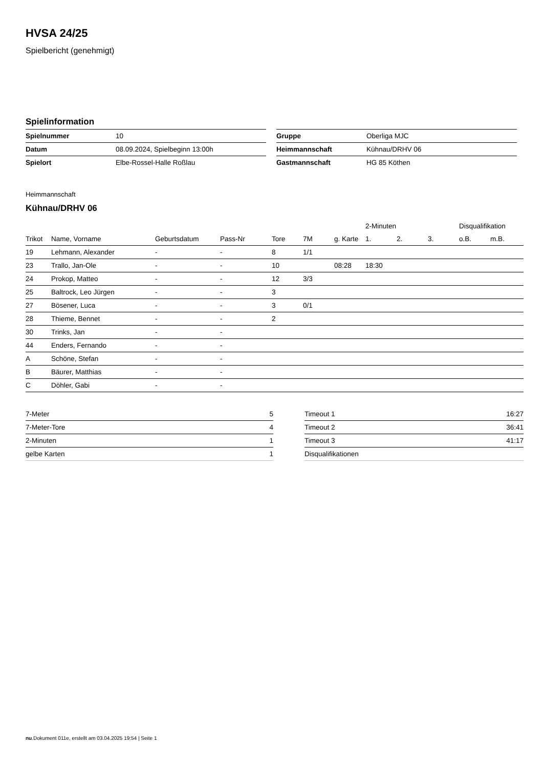HVSA 24/25
Spielbericht (genehmigt)
Spielinformation
| Spielnummer | 10 |
| Datum | 08.09.2024, Spielbeginn 13:00h |
| Spielort | Elbe-Rossel-Halle Roßlau |
| Gruppe | Oberliga MJC |
| Heimmannschaft | Kühnau/DRHV 06 |
| Gastmannschaft | HG 85 Köthen |
Heimmannschaft
Kühnau/DRHV 06
| | | | | | | | 2-Minuten | | | Disqualifikation | |
| --- | --- | --- | --- | --- | --- | --- | --- | --- | --- | --- | --- |
| Trikot | Name, Vorname | Geburtsdatum | Pass-Nr | Tore | 7M | g. Karte | 1. | 2. | 3. | o.B. | m.B. |
| 19 | Lehmann, Alexander | - | - | 8 | 1/1 | | | | | | |
| 23 | Trallo, Jan-Ole | - | - | 10 | | 08:28 | 18:30 | | | | |
| 24 | Prokop, Matteo | - | - | 12 | 3/3 | | | | | | |
| 25 | Baltrock, Leo Jürgen | - | - | 3 | | | | | | | |
| 27 | Bösener, Luca | - | - | 3 | 0/1 | | | | | | |
| 28 | Thieme, Bennet | - | - | 2 | | | | | | | |
| 30 | Trinks, Jan | - | - | | | | | | | | |
| 44 | Enders, Fernando | - | - | | | | | | | | |
| A | Schöne, Stefan | - | - | | | | | | | | |
| B | Bäurer, Matthias | - | - | | | | | | | | |
| C | Döhler, Gabi | - | - | | | | | | | | |
| 7-Meter | 5 |
| 7-Meter-Tore | 4 |
| 2-Minuten | 1 |
| gelbe Karten | 1 |
| Timeout 1 | 16:27 |
| Timeout 2 | 36:41 |
| Timeout 3 | 41:17 |
| Disqualifikationen | |
nu.Dokument 011e, erstellt am 03.04.2025 19:54 | Seite 1